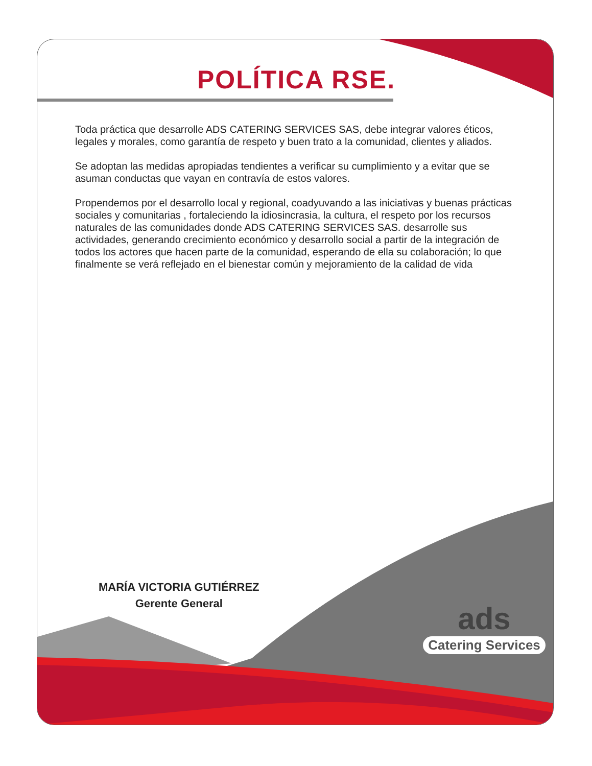POLÍTICA RSE.
Toda práctica que desarrolle ADS CATERING SERVICES SAS, debe integrar valores éticos, legales y morales, como garantía de respeto y buen trato a la comunidad, clientes y aliados.
Se adoptan las medidas apropiadas tendientes a verificar su cumplimiento y a evitar que se asuman conductas que vayan en contravía de estos valores.
Propendemos por el desarrollo local y regional, coadyuvando a las iniciativas y buenas prácticas sociales y comunitarias , fortaleciendo la idiosincrasia, la cultura, el respeto por los recursos naturales de las comunidades donde ADS CATERING SERVICES SAS. desarrolle sus actividades, generando crecimiento económico y desarrollo social a partir de la integración de todos los actores que hacen parte de la comunidad, esperando de ella su colaboración; lo que finalmente se verá reflejado en el bienestar común y mejoramiento de la calidad de vida
MARÍA VICTORIA GUTIÉRREZ
Gerente General
ads
Catering Services